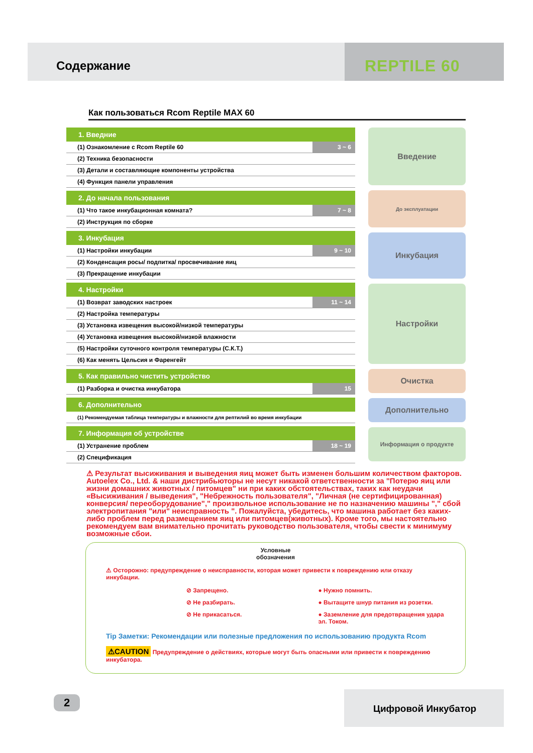Содержание
REPTILE 60
Как пользоваться Rcom Reptile MAX 60
| 1. Введние | |
| (1) Ознакомление с Rcom Reptile 60 | 3 ~ 6 |
| (2) Техника безопасности | |
| (3) Детали и составляющие компоненты устройства | |
| (4) Функция панели управления | |
| 2. До начала пользования | |
| (1) Что такое инкубационная комната? | 7 ~ 8 |
| (2) Инструкция по сборке | |
| 3. Инкубация | |
| (1) Настройки инкубации | 9 ~ 10 |
| (2) Конденсация росы/ подпитка/ просвечивание яиц | |
| (3) Прекращение инкубации | |
| 4. Настройки | |
| (1) Возврат заводских настроек | 11 ~ 14 |
| (2) Настройка температуры | |
| (3) Установка извещения высокой/низкой температуры | |
| (4) Установка извещения высокой/низкой влажности | |
| (5) Настройки суточного контроля температуры (С.К.Т.) | |
| (6) Как менять Цельсия и Фаренгейт | |
| 5. Как правильно чистить устройство | |
| (1) Разборка и очистка инкубатора | 15 |
| 6. Дополнительно | |
| (1) Рекомендуемая таблица температуры и влажности для рептилий во время инкубации | |
| 7. Информация об устройстве | |
| (1) Устранение проблем | 18 ~ 19 |
| (2) Спецификация | |
Введение
До эксплуатации
Инкубация
Настройки
Очистка
Дополнительно
Информация о продукте
⚠ Результат высиживания и выведения яиц может быть изменен большим количеством факторов. Autoelex Co., Ltd. & наши дистрибьюторы не несут никакой ответственности за "Потерю яиц или жизни домашних животных / питомцев" ни при каких обстоятельствах, таких как неудачи «Высиживания / выведения", "Небрежность пользователя", "Личная (не сертифицированная) конверсия/ переоборудование"," произвольное использование не по назначению машины "," сбой электропитания "или" неисправность ". Пожалуйста, убедитесь, что машина работает без каких-либо проблем перед размещением яиц или питомцев(животных). Кроме того, мы настоятельно рекомендуем вам внимательно прочитать руководство пользователя, чтобы свести к минимуму возможные сбои.
Условные
обозначения
⚠ Осторожно: предупреждение о неисправности, которая может привести к повреждению или отказу инкубации.
⊘ Запрещено. ● Нужно помнить. ⊘ Не разбирать. ● Вытащите шнур питания из розетки. ⊘ Не прикасаться. ● Заземление для предотвращения удара эл. Током.
Tip Заметки: Рекомендации или полезные предложения по использованию продукта Rcom
⚠CAUTION Предупреждение о действиях, которые могут быть опасными или привести к повреждению инкубатора.
2 Цифровой Инкубатор